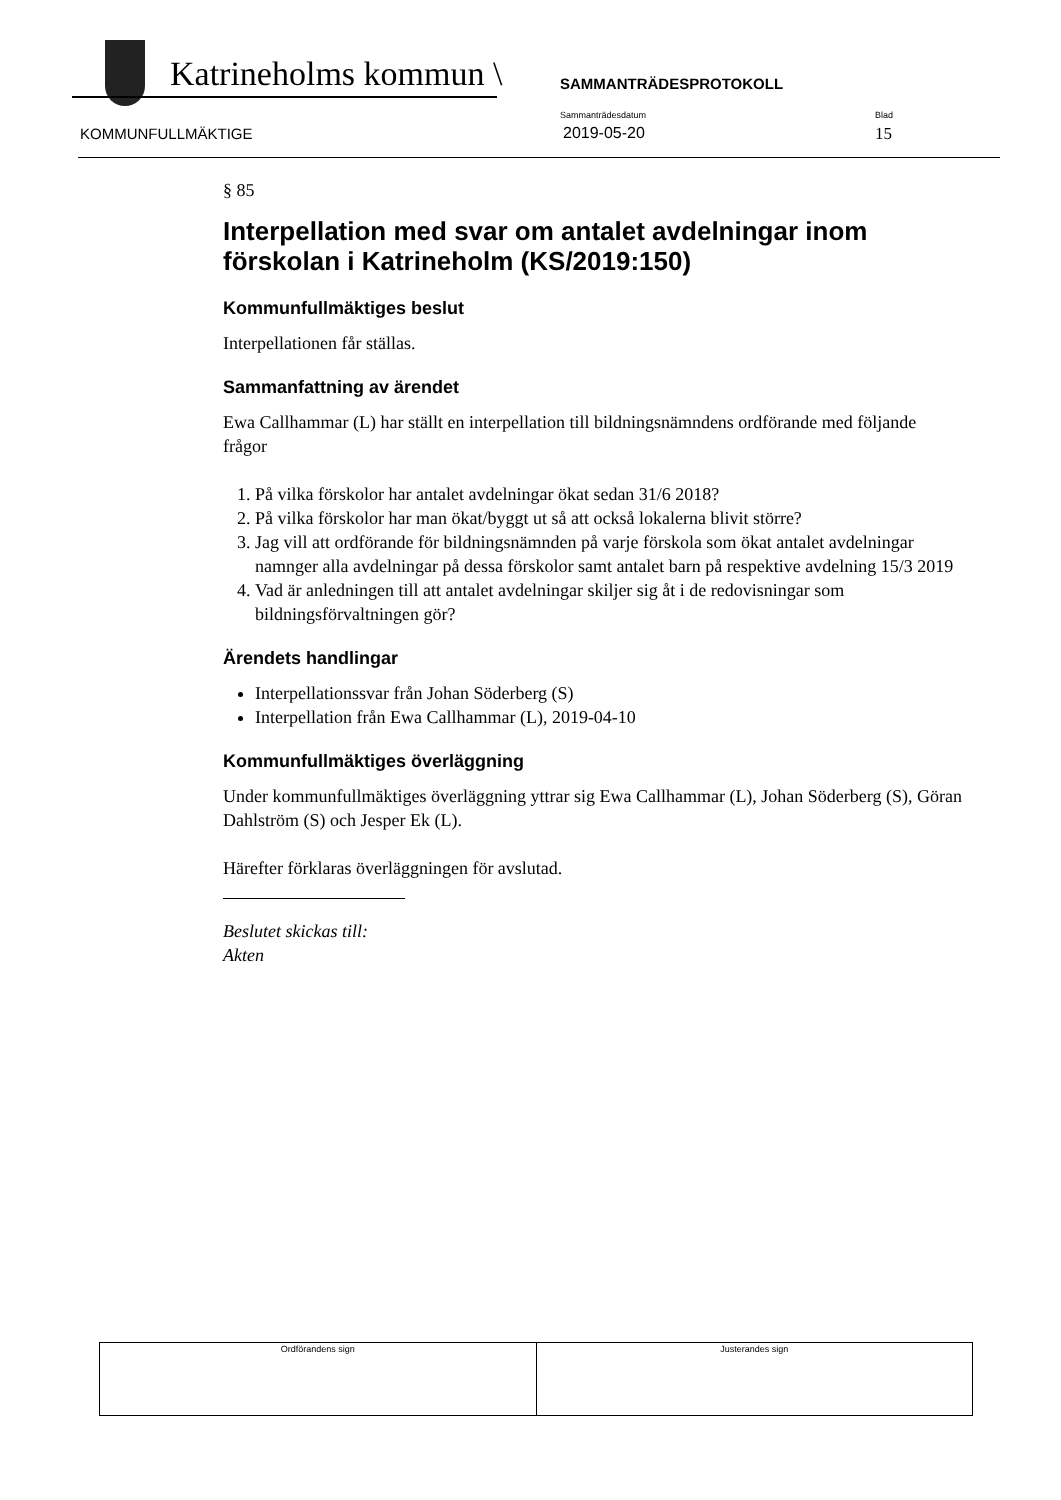Katrineholms kommun \ SAMMANTRÄDESPROTOKOLL
KOMMUNFULLMÄKTIGE
Sammanträdesdatum
2019-05-20
Blad
15
§ 85
Interpellation med svar om antalet avdelningar inom förskolan i Katrineholm (KS/2019:150)
Kommunfullmäktiges beslut
Interpellationen får ställas.
Sammanfattning av ärendet
Ewa Callhammar (L) har ställt en interpellation till bildningsnämndens ordförande med följande frågor
1. På vilka förskolor har antalet avdelningar ökat sedan 31/6 2018?
2. På vilka förskolor har man ökat/byggt ut så att också lokalerna blivit större?
3. Jag vill att ordförande för bildningsnämnden på varje förskola som ökat antalet avdelningar namnger alla avdelningar på dessa förskolor samt antalet barn på respektive avdelning 15/3 2019
4. Vad är anledningen till att antalet avdelningar skiljer sig åt i de redovisningar som bildningsförvaltningen gör?
Ärendets handlingar
Interpellationssvar från Johan Söderberg (S)
Interpellation från Ewa Callhammar (L), 2019-04-10
Kommunfullmäktiges överläggning
Under kommunfullmäktiges överläggning yttrar sig Ewa Callhammar (L), Johan Söderberg (S), Göran Dahlström (S) och Jesper Ek (L).
Härefter förklaras överläggningen för avslutad.
Beslutet skickas till:
Akten
| Ordförandens sign | Justerandes sign |